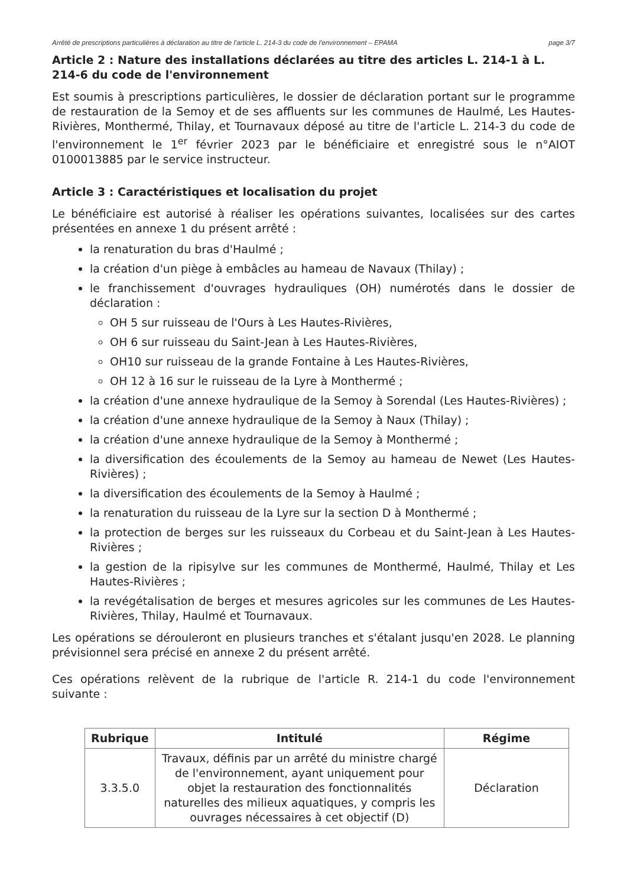Arrêté de prescriptions particulières à déclaration au titre de l'article L. 214-3 du code de l'environnement – EPAMA page 3/7
Article 2 : Nature des installations déclarées au titre des articles L. 214-1 à L. 214-6 du code de l'environnement
Est soumis à prescriptions particulières, le dossier de déclaration portant sur le programme de restauration de la Semoy et de ses affluents sur les communes de Haulmé, Les Hautes-Rivières, Monthermé, Thilay, et Tournavaux déposé au titre de l'article L. 214-3 du code de l'environnement le 1<sup>er</sup> février 2023 par le bénéficiaire et enregistré sous le n°AIOT 0100013885 par le service instructeur.
Article 3 : Caractéristiques et localisation du projet
Le bénéficiaire est autorisé à réaliser les opérations suivantes, localisées sur des cartes présentées en annexe 1 du présent arrêté :
la renaturation du bras d'Haulmé ;
la création d'un piège à embâcles au hameau de Navaux (Thilay) ;
le franchissement d'ouvrages hydrauliques (OH) numérotés dans le dossier de déclaration :
OH 5 sur ruisseau de l'Ours à Les Hautes-Rivières,
OH 6 sur ruisseau du Saint-Jean à Les Hautes-Rivières,
OH10 sur ruisseau de la grande Fontaine à Les Hautes-Rivières,
OH 12 à 16 sur le ruisseau de la Lyre à Monthermé ;
la création d'une annexe hydraulique de la Semoy à Sorendal (Les Hautes-Rivières) ;
la création d'une annexe hydraulique de la Semoy à Naux (Thilay) ;
la création d'une annexe hydraulique de la Semoy à Monthermé ;
la diversification des écoulements de la Semoy au hameau de Newet (Les Hautes-Rivières) ;
la diversification des écoulements de la Semoy à Haulmé ;
la renaturation du ruisseau de la Lyre sur la section D à Monthermé ;
la protection de berges sur les ruisseaux du Corbeau et du Saint-Jean à Les Hautes-Rivières ;
la gestion de la ripisylve sur les communes de Monthermé, Haulmé, Thilay et Les Hautes-Rivières ;
la revégétalisation de berges et mesures agricoles sur les communes de Les Hautes-Rivières, Thilay, Haulmé et Tournavaux.
Les opérations se dérouleront en plusieurs tranches et s'étalant jusqu'en 2028. Le planning prévisionnel sera précisé en annexe 2 du présent arrêté.
Ces opérations relèvent de la rubrique de l'article R. 214-1 du code l'environnement suivante :
| Rubrique | Intitulé | Régime |
| --- | --- | --- |
| 3.3.5.0 | Travaux, définis par un arrêté du ministre chargé de l'environnement, ayant uniquement pour objet la restauration des fonctionnalités naturelles des milieux aquatiques, y compris les ouvrages nécessaires à cet objectif (D) | Déclaration |